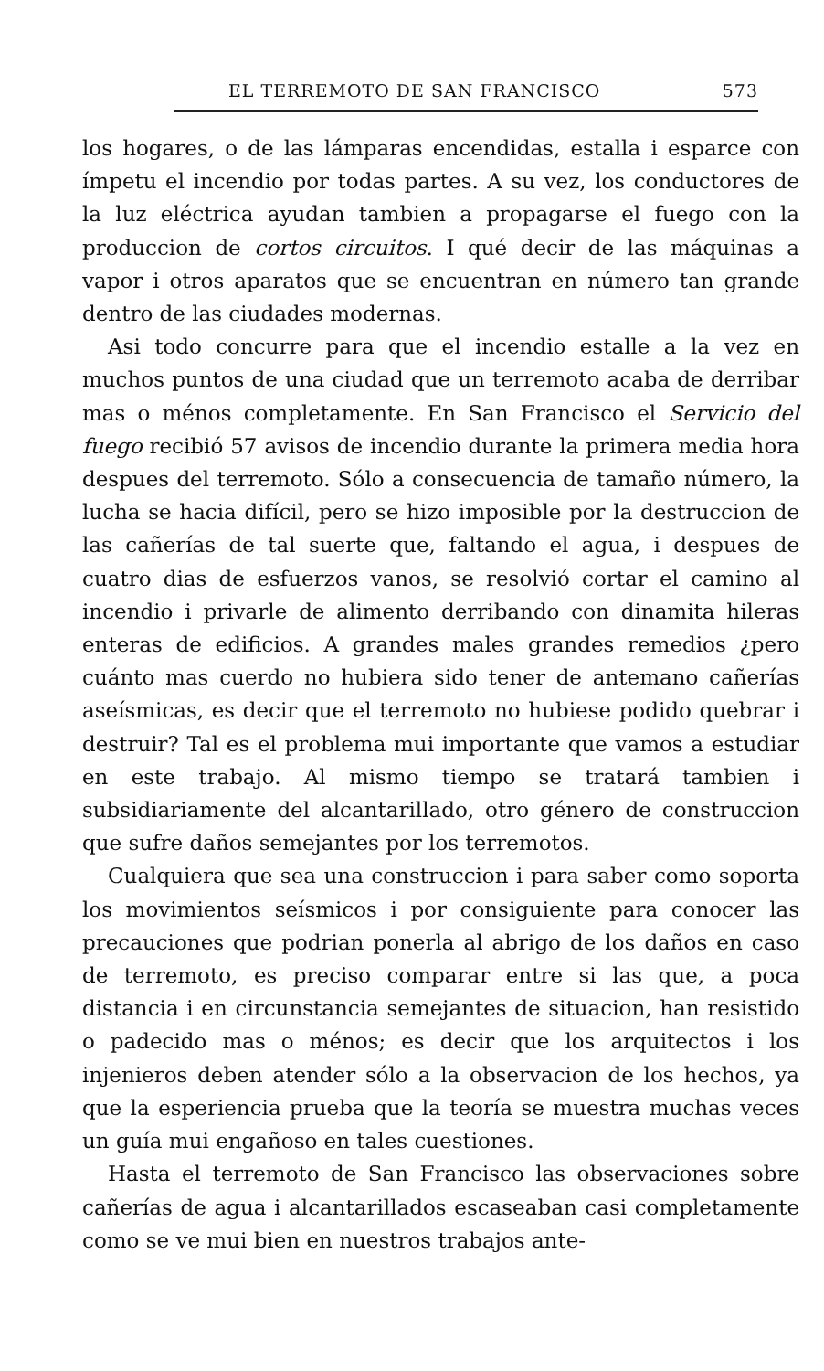EL TERREMOTO DE SAN FRANCISCO 573
los hogares, o de las lámparas encendidas, estalla i esparce con ímpetu el incendio por todas partes. A su vez, los conductores de la luz eléctrica ayudan tambien a propagarse el fuego con la produccion de cortos circuitos. I qué decir de las máquinas a vapor i otros aparatos que se encuentran en número tan grande dentro de las ciudades modernas.
Asi todo concurre para que el incendio estalle a la vez en muchos puntos de una ciudad que un terremoto acaba de derribar mas o ménos completamente. En San Francisco el Servicio del fuego recibió 57 avisos de incendio durante la primera media hora despues del terremoto. Sólo a consecuencia de tamaño número, la lucha se hacia difícil, pero se hizo imposible por la destruccion de las cañerías de tal suerte que, faltando el agua, i despues de cuatro dias de esfuerzos vanos, se resolvió cortar el camino al incendio i privarle de alimento derribando con dinamita hileras enteras de edificios. A grandes males grandes remedios ¿pero cuánto mas cuerdo no hubiera sido tener de antemano cañerías aseísmicas, es decir que el terremoto no hubiese podido quebrar i destruir? Tal es el problema mui importante que vamos a estudiar en este trabajo. Al mismo tiempo se tratará tambien i subsidiariamente del alcantarillado, otro género de construccion que sufre daños semejantes por los terremotos.
Cualquiera que sea una construccion i para saber como soporta los movimientos seísmicos i por consiguiente para conocer las precauciones que podrian ponerla al abrigo de los daños en caso de terremoto, es preciso comparar entre si las que, a poca distancia i en circunstancia semejantes de situacion, han resistido o padecido mas o ménos; es decir que los arquitectos i los injenieros deben atender sólo a la observacion de los hechos, ya que la esperiencia prueba que la teoría se muestra muchas veces un guía mui engañoso en tales cuestiones.
Hasta el terremoto de San Francisco las observaciones sobre cañerías de agua i alcantarillados escaseaban casi completamente como se ve mui bien en nuestros trabajos ante-